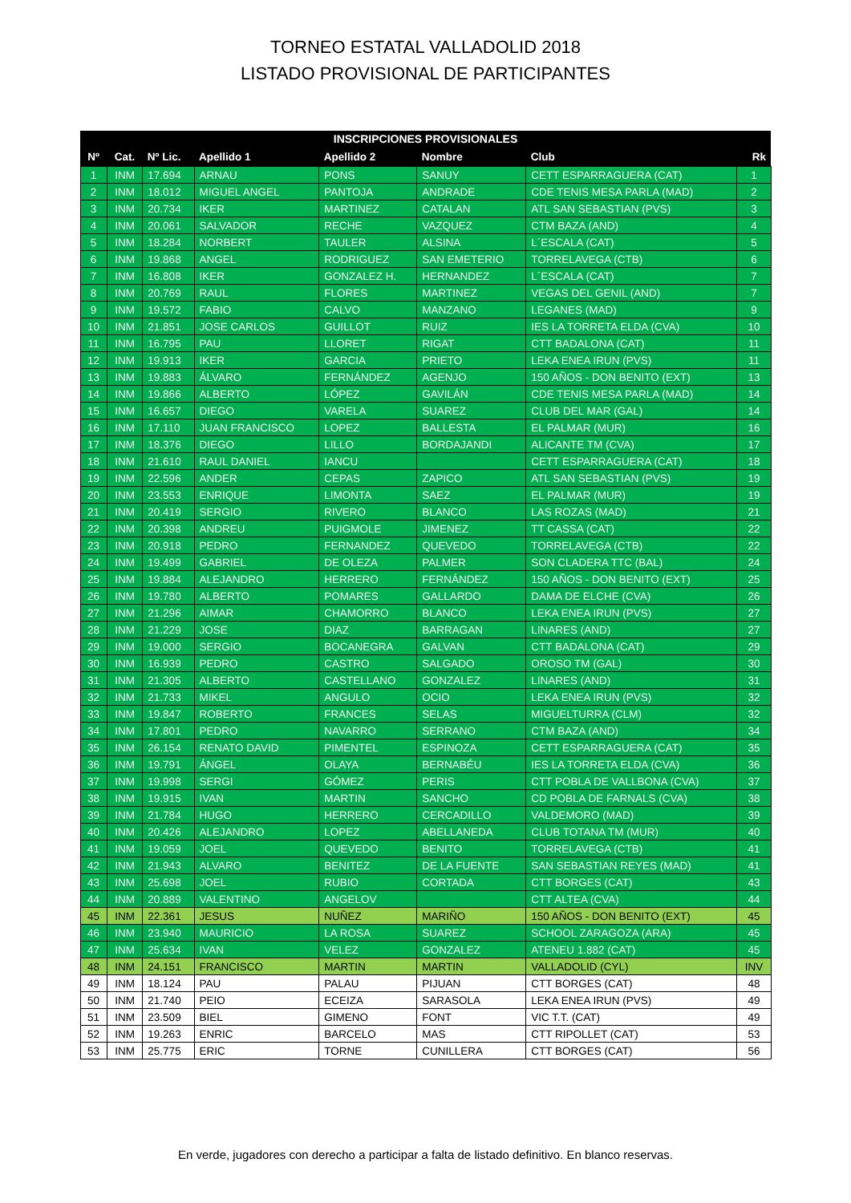TORNEO ESTATAL VALLADOLID 2018
LISTADO PROVISIONAL DE PARTICIPANTES
| INSCRIPCIONES PROVISIONALES | | | | | | | |
| --- | --- | --- | --- | --- | --- | --- | --- |
| Nº | Cat. | Nº Lic. | Apellido 1 | Apellido 2 | Nombre | Club | Rk |
| 1 | INM | 17.694 | ARNAU | PONS | SANUY | CETT ESPARRAGUERA (CAT) | 1 |
| 2 | INM | 18.012 | MIGUEL ANGEL | PANTOJA | ANDRADE | CDE TENIS MESA PARLA (MAD) | 2 |
| 3 | INM | 20.734 | IKER | MARTINEZ | CATALAN | ATL SAN SEBASTIAN (PVS) | 3 |
| 4 | INM | 20.061 | SALVADOR | RECHE | VAZQUEZ | CTM BAZA (AND) | 4 |
| 5 | INM | 18.284 | NORBERT | TAULER | ALSINA | L´ESCALA (CAT) | 5 |
| 6 | INM | 19.868 | ANGEL | RODRIGUEZ | SAN EMETERIO | TORRELAVEGA (CTB) | 6 |
| 7 | INM | 16.808 | IKER | GONZALEZ H. | HERNANDEZ | L´ESCALA (CAT) | 7 |
| 8 | INM | 20.769 | RAUL | FLORES | MARTINEZ | VEGAS DEL GENIL (AND) | 7 |
| 9 | INM | 19.572 | FABIO | CALVO | MANZANO | LEGANES (MAD) | 9 |
| 10 | INM | 21.851 | JOSE CARLOS | GUILLOT | RUIZ | IES LA TORRETA ELDA (CVA) | 10 |
| 11 | INM | 16.795 | PAU | LLORET | RIGAT | CTT BADALONA (CAT) | 11 |
| 12 | INM | 19.913 | IKER | GARCIA | PRIETO | LEKA ENEA IRUN (PVS) | 11 |
| 13 | INM | 19.883 | ÁLVARO | FERNÁNDEZ | AGENJO | 150 AÑOS - DON BENITO (EXT) | 13 |
| 14 | INM | 19.866 | ALBERTO | LÓPEZ | GAVILÁN | CDE TENIS MESA PARLA (MAD) | 14 |
| 15 | INM | 16.657 | DIEGO | VARELA | SUAREZ | CLUB DEL MAR (GAL) | 14 |
| 16 | INM | 17.110 | JUAN FRANCISCO | LOPEZ | BALLESTA | EL PALMAR (MUR) | 16 |
| 17 | INM | 18.376 | DIEGO | LILLO | BORDAJANDI | ALICANTE TM (CVA) | 17 |
| 18 | INM | 21.610 | RAUL DANIEL | IANCU | | CETT ESPARRAGUERA (CAT) | 18 |
| 19 | INM | 22.596 | ANDER | CEPAS | ZAPICO | ATL SAN SEBASTIAN (PVS) | 19 |
| 20 | INM | 23.553 | ENRIQUE | LIMONTA | SAEZ | EL PALMAR (MUR) | 19 |
| 21 | INM | 20.419 | SERGIO | RIVERO | BLANCO | LAS ROZAS (MAD) | 21 |
| 22 | INM | 20.398 | ANDREU | PUIGMOLE | JIMENEZ | TT CASSA (CAT) | 22 |
| 23 | INM | 20.918 | PEDRO | FERNANDEZ | QUEVEDO | TORRELAVEGA (CTB) | 22 |
| 24 | INM | 19.499 | GABRIEL | DE OLEZA | PALMER | SON CLADERA TTC (BAL) | 24 |
| 25 | INM | 19.884 | ALEJANDRO | HERRERO | FERNÁNDEZ | 150 AÑOS - DON BENITO (EXT) | 25 |
| 26 | INM | 19.780 | ALBERTO | POMARES | GALLARDO | DAMA DE ELCHE (CVA) | 26 |
| 27 | INM | 21.296 | AIMAR | CHAMORRO | BLANCO | LEKA ENEA IRUN (PVS) | 27 |
| 28 | INM | 21.229 | JOSE | DIAZ | BARRAGAN | LINARES (AND) | 27 |
| 29 | INM | 19.000 | SERGIO | BOCANEGRA | GALVAN | CTT BADALONA (CAT) | 29 |
| 30 | INM | 16.939 | PEDRO | CASTRO | SALGADO | OROSO TM (GAL) | 30 |
| 31 | INM | 21.305 | ALBERTO | CASTELLANO | GONZALEZ | LINARES (AND) | 31 |
| 32 | INM | 21.733 | MIKEL | ANGULO | OCIO | LEKA ENEA IRUN (PVS) | 32 |
| 33 | INM | 19.847 | ROBERTO | FRANCES | SELAS | MIGUELTURRA (CLM) | 32 |
| 34 | INM | 17.801 | PEDRO | NAVARRO | SERRANO | CTM BAZA (AND) | 34 |
| 35 | INM | 26.154 | RENATO DAVID | PIMENTEL | ESPINOZA | CETT ESPARRAGUERA (CAT) | 35 |
| 36 | INM | 19.791 | ÁNGEL | OLAYA | BERNABÉU | IES LA TORRETA ELDA (CVA) | 36 |
| 37 | INM | 19.998 | SERGI | GÓMEZ | PERIS | CTT POBLA DE VALLBONA (CVA) | 37 |
| 38 | INM | 19.915 | IVAN | MARTIN | SANCHO | CD POBLA DE FARNALS (CVA) | 38 |
| 39 | INM | 21.784 | HUGO | HERRERO | CERCADILLO | VALDEMORO (MAD) | 39 |
| 40 | INM | 20.426 | ALEJANDRO | LOPEZ | ABELLANEDA | CLUB TOTANA TM (MUR) | 40 |
| 41 | INM | 19.059 | JOEL | QUEVEDO | BENITO | TORRELAVEGA (CTB) | 41 |
| 42 | INM | 21.943 | ALVARO | BENITEZ | DE LA FUENTE | SAN SEBASTIAN REYES (MAD) | 41 |
| 43 | INM | 25.698 | JOEL | RUBIO | CORTADA | CTT BORGES (CAT) | 43 |
| 44 | INM | 20.889 | VALENTINO | ANGELOV | | CTT ALTEA (CVA) | 44 |
| 45 | INM | 22.361 | JESUS | NUÑEZ | MARIÑO | 150 AÑOS - DON BENITO (EXT) | 45 |
| 46 | INM | 23.940 | MAURICIO | LA ROSA | SUAREZ | SCHOOL ZARAGOZA (ARA) | 45 |
| 47 | INM | 25.634 | IVAN | VELEZ | GONZALEZ | ATENEU 1.882 (CAT) | 45 |
| 48 | INM | 24.151 | FRANCISCO | MARTIN | MARTIN | VALLADOLID (CYL) | INV |
| 49 | INM | 18.124 | PAU | PALAU | PIJUAN | CTT BORGES (CAT) | 48 |
| 50 | INM | 21.740 | PEIO | ECEIZA | SARASOLA | LEKA ENEA IRUN (PVS) | 49 |
| 51 | INM | 23.509 | BIEL | GIMENO | FONT | VIC T.T. (CAT) | 49 |
| 52 | INM | 19.263 | ENRIC | BARCELO | MAS | CTT RIPOLLET (CAT) | 53 |
| 53 | INM | 25.775 | ERIC | TORNE | CUNILLERA | CTT BORGES (CAT) | 56 |
En verde, jugadores con derecho a participar a falta de listado definitivo. En blanco reservas.